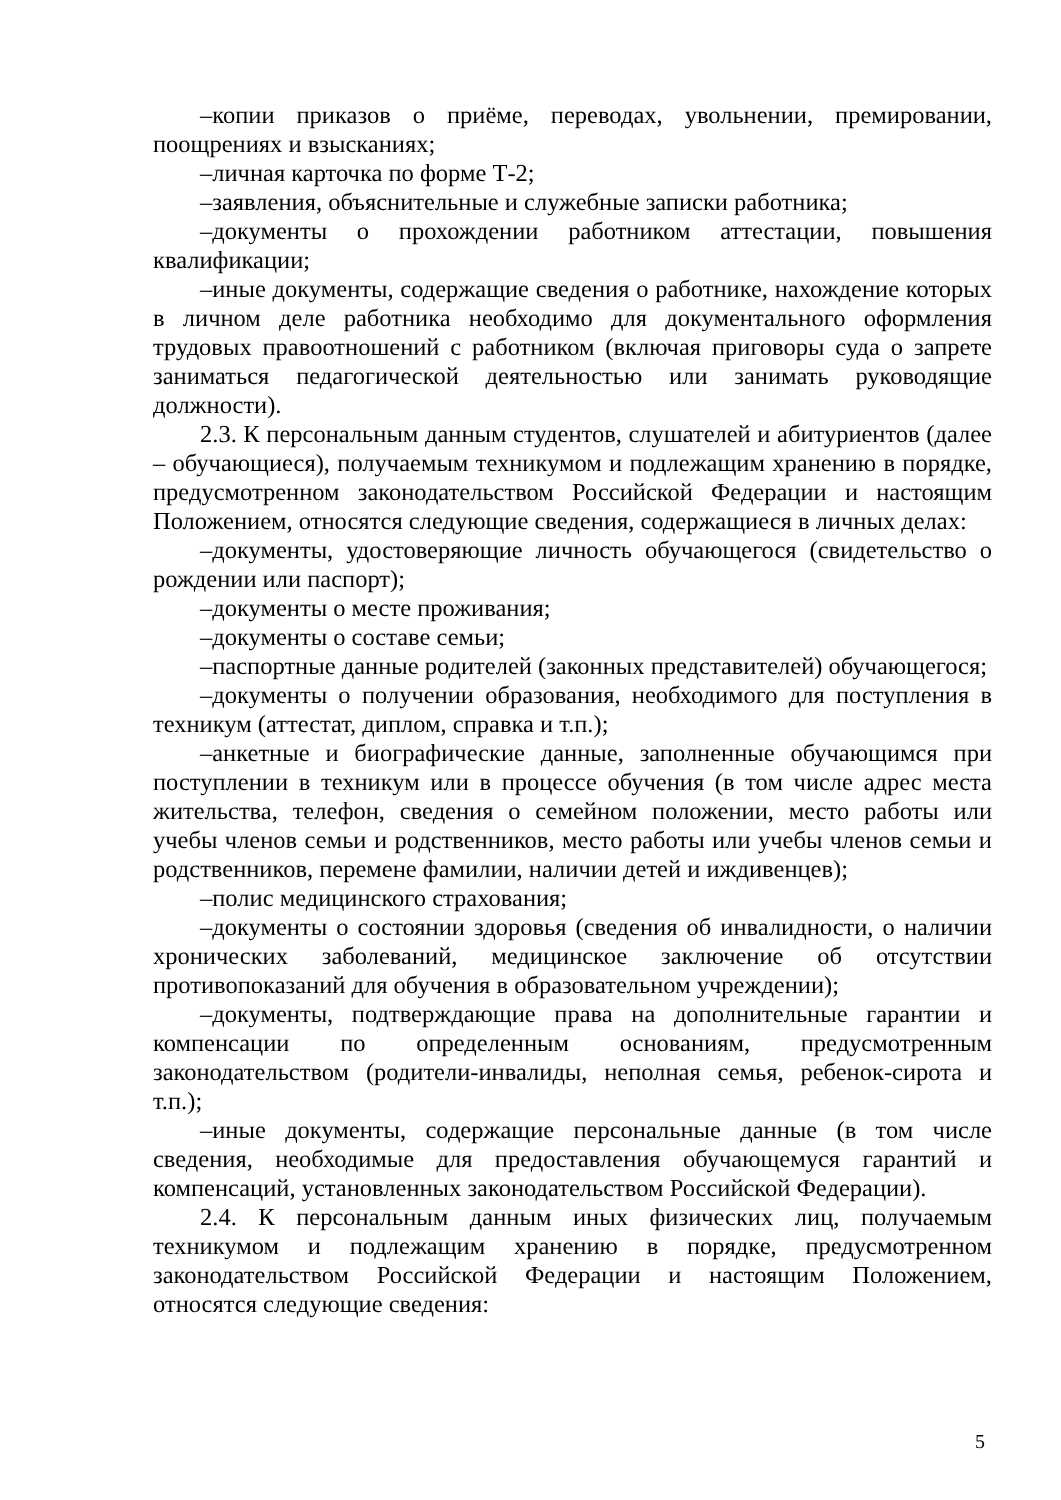–копии приказов о приёме, переводах, увольнении, премировании, поощрениях и взысканиях;
–личная карточка по форме Т-2;
–заявления, объяснительные и служебные записки работника;
–документы о прохождении работником аттестации, повышения квалификации;
–иные документы, содержащие сведения о работнике, нахождение которых в личном деле работника необходимо для документального оформления трудовых правоотношений с работником (включая приговоры суда о запрете заниматься педагогической деятельностью или занимать руководящие должности).
2.3. К персональным данным студентов, слушателей и абитуриентов (далее – обучающиеся), получаемым техникумом и подлежащим хранению в порядке, предусмотренном законодательством Российской Федерации и настоящим Положением, относятся следующие сведения, содержащиеся в личных делах:
–документы, удостоверяющие личность обучающегося (свидетельство о рождении или паспорт);
–документы о месте проживания;
–документы о составе семьи;
–паспортные данные родителей (законных представителей) обучающегося;
–документы о получении образования, необходимого для поступления в техникум (аттестат, диплом, справка и т.п.);
–анкетные и биографические данные, заполненные обучающимся при поступлении в техникум или в процессе обучения (в том числе адрес места жительства, телефон, сведения о семейном положении, место работы или учебы членов семьи и родственников, место работы или учебы членов семьи и родственников, перемене фамилии, наличии детей и иждивенцев);
–полис медицинского страхования;
–документы о состоянии здоровья (сведения об инвалидности, о наличии хронических заболеваний, медицинское заключение об отсутствии противопоказаний для обучения в образовательном учреждении);
–документы, подтверждающие права на дополнительные гарантии и компенсации по определенным основаниям, предусмотренным законодательством (родители-инвалиды, неполная семья, ребенок-сирота и т.п.);
–иные документы, содержащие персональные данные (в том числе сведения, необходимые для предоставления обучающемуся гарантий и компенсаций, установленных законодательством Российской Федерации).
2.4. К персональным данным иных физических лиц, получаемым техникумом и подлежащим хранению в порядке, предусмотренном законодательством Российской Федерации и настоящим Положением, относятся следующие сведения:
5